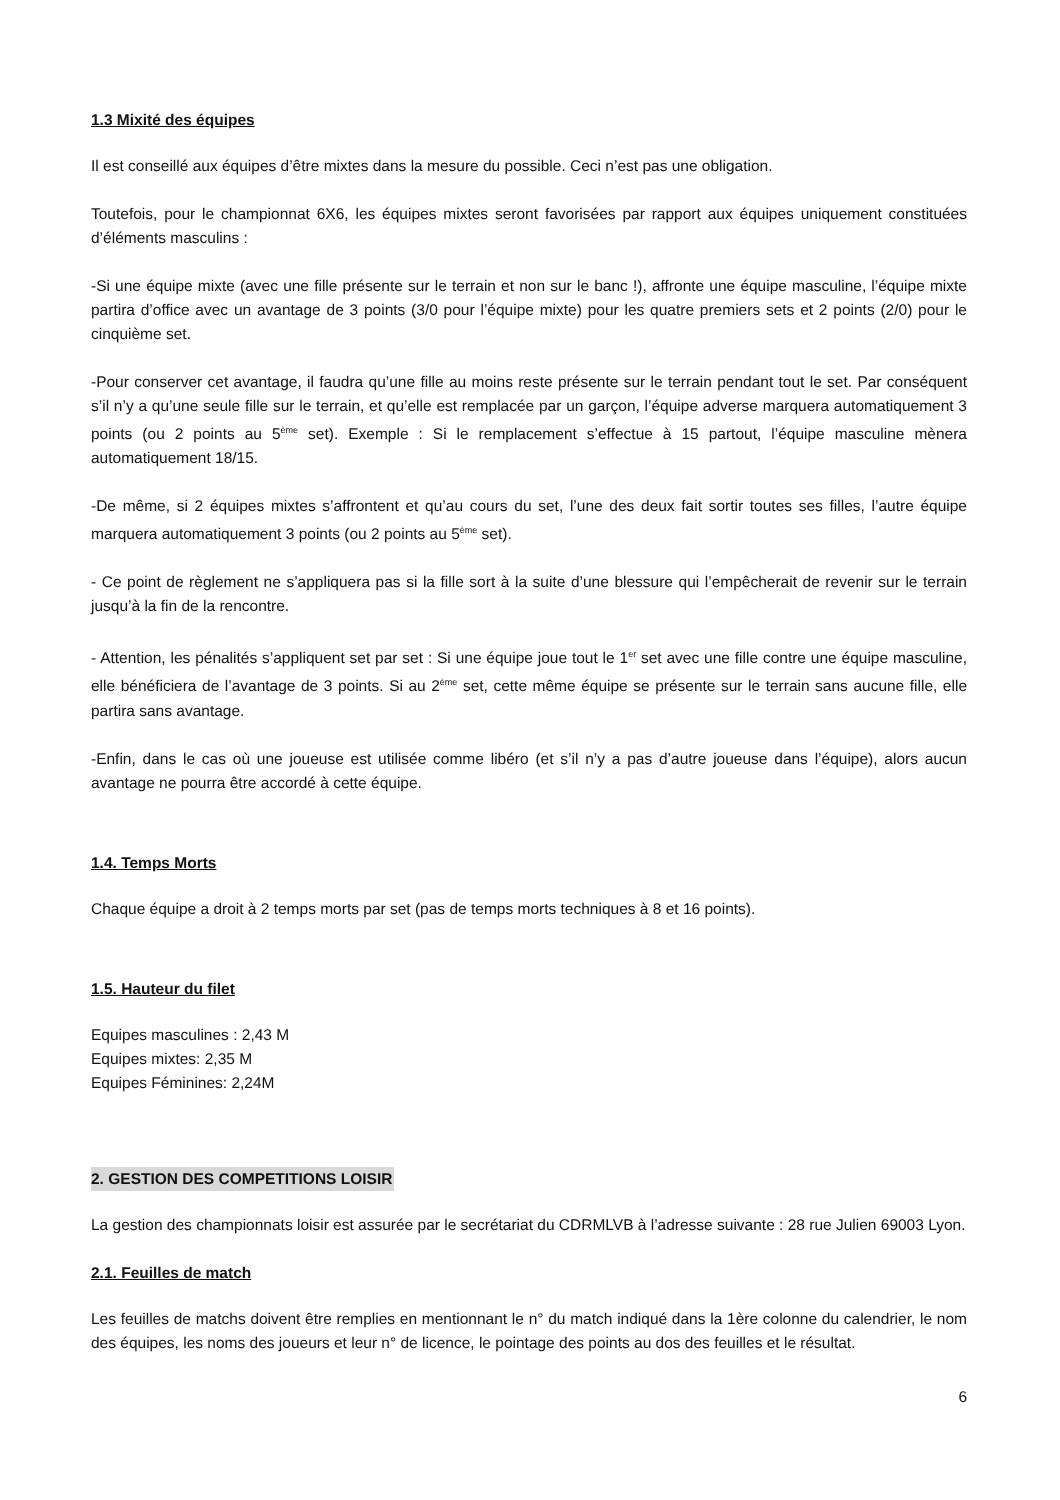1.3 Mixité des équipes
Il est conseillé aux équipes d’être mixtes dans la mesure du possible. Ceci n’est pas une obligation.
Toutefois, pour le championnat 6X6, les équipes mixtes seront favorisées par rapport aux équipes uniquement constituées d’éléments masculins :
-Si une équipe mixte (avec une fille présente sur le terrain et non sur le banc !), affronte une équipe masculine, l’équipe mixte partira d’office avec un avantage de 3 points (3/0 pour l’équipe mixte) pour les quatre premiers sets et 2 points (2/0) pour le cinquième set.
-Pour conserver cet avantage, il faudra qu’une fille au moins reste présente sur le terrain pendant tout le set. Par conséquent s’il n’y a qu’une seule fille sur le terrain, et qu’elle est remplacée par un garçon, l’équipe adverse marquera automatiquement 3 points (ou 2 points au 5<sup>ème</sup> set). Exemple : Si le remplacement s’effectue à 15 partout, l’équipe masculine mènera automatiquement 18/15.
-De même, si 2 équipes mixtes s’affrontent et qu’au cours du set, l’une des deux fait sortir toutes ses filles, l’autre équipe marquera automatiquement 3 points (ou 2 points au 5<sup>ème</sup> set).
- Ce point de règlement ne s’appliquera pas si la fille sort à la suite d’une blessure qui l’empêcherait de revenir sur le terrain jusqu’à la fin de la rencontre.
- Attention, les pénalités s’appliquent set par set : Si une équipe joue tout le 1<sup>er</sup> set avec une fille contre une équipe masculine, elle bénéficiera de l’avantage de 3 points. Si au 2<sup>ème</sup> set, cette même équipe se présente sur le terrain sans aucune fille, elle partira sans avantage.
-Enfin, dans le cas où une joueuse est utilisée comme libéro (et s’il n’y a pas d’autre joueuse dans l’équipe), alors aucun avantage ne pourra être accordé à cette équipe.
1.4. Temps Morts
Chaque équipe a droit à 2 temps morts par set (pas de temps morts techniques à 8 et 16 points).
1.5. Hauteur du filet
Equipes masculines : 2,43 M
Equipes mixtes: 2,35 M
Equipes Féminines: 2,24M
2. GESTION DES COMPETITIONS LOISIR
La gestion des championnats loisir est assurée par le secrétariat du CDRMLVB à l’adresse suivante : 28 rue Julien 69003 Lyon.
2.1. Feuilles de match
Les feuilles de matchs doivent être remplies en mentionnant le n° du match indiqué dans la 1ère colonne du calendrier, le nom des équipes, les noms des joueurs et leur n° de licence, le pointage des points au dos des feuilles et le résultat.
6